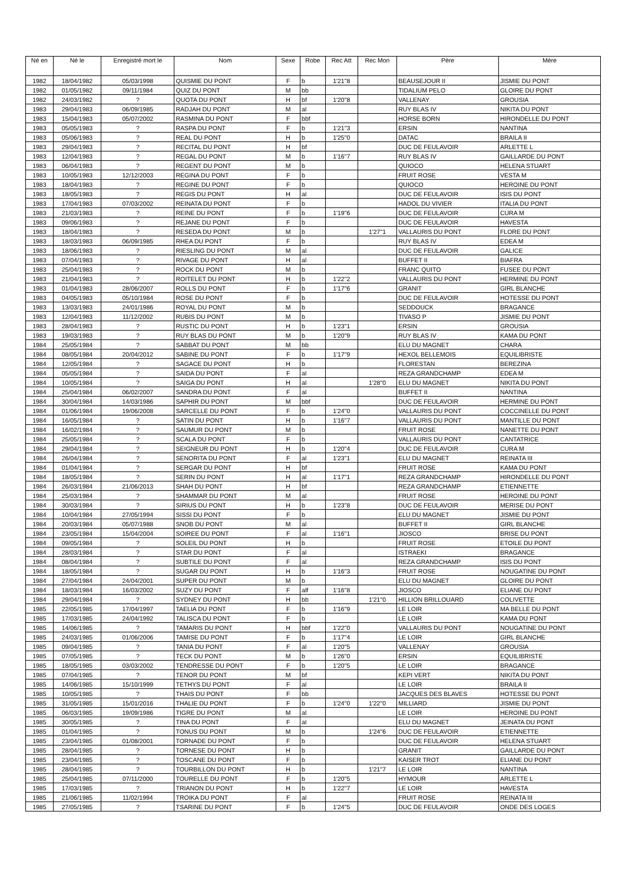| Né en | Né le | Enregistré mort le | Nom | Sexe | Robe | Rec Att | Rec Mon | Père | Mère |
| --- | --- | --- | --- | --- | --- | --- | --- | --- | --- |
| 1982 | 18/04/1982 | 05/03/1998 | QUISMIE DU PONT | F | b | 1'21"8 | | BEAUSEJOUR II | JISMIE DU PONT |
| 1982 | 01/05/1982 | 09/11/1984 | QUIZ DU PONT | M | bb | | | TIDALIUM PELO | GLOIRE DU PONT |
| 1982 | 24/03/1982 | ? | QUOTA DU PONT | H | bf | 1'20"8 | | VALLENAY | GROUSIA |
| 1983 | 29/04/1983 | 06/09/1985 | RADJAH DU PONT | M | al | | | RUY BLAS IV | NIKITA DU PONT |
| 1983 | 15/04/1983 | 05/07/2002 | RASMINA DU PONT | F | bbf | | | HORSE BORN | HIRONDELLE DU PONT |
| 1983 | 05/05/1983 | ? | RASPA DU PONT | F | b | 1'21"3 | | ERSIN | NANTINA |
| 1983 | 05/06/1983 | ? | REAL DU PONT | H | b | 1'25"0 | | DATAC | BRAILA II |
| 1983 | 29/04/1983 | ? | RECITAL DU PONT | H | bf | | | DUC DE FEULAVOIR | ARLETTE L |
| 1983 | 12/04/1983 | ? | REGAL DU PONT | M | b | 1'16"7 | | RUY BLAS IV | GAILLARDE DU PONT |
| 1983 | 06/04/1983 | ? | REGENT DU PONT | M | b | | | QUIOCO | HELENA STUART |
| 1983 | 10/05/1983 | 12/12/2003 | REGINA DU PONT | F | b | | | FRUIT ROSE | VESTA M |
| 1983 | 18/04/1983 | ? | REGINE DU PONT | F | b | | | QUIOCO | HEROINE DU PONT |
| 1983 | 18/05/1983 | ? | REGIS DU PONT | H | al | | | DUC DE FEULAVOIR | ISIS DU PONT |
| 1983 | 17/04/1983 | 07/03/2002 | REINATA DU PONT | F | b | | | HADOL DU VIVIER | ITALIA DU PONT |
| 1983 | 21/03/1983 | ? | REINE DU PONT | F | b | 1'19"6 | | DUC DE FEULAVOIR | CURA M |
| 1983 | 09/06/1983 | ? | REJANE DU PONT | F | b | | | DUC DE FEULAVOIR | HAVESTA |
| 1983 | 18/04/1983 | ? | RESEDA DU PONT | M | b | | 1'27"1 | VALLAURIS DU PONT | FLORE DU PONT |
| 1983 | 18/03/1983 | 06/09/1985 | RHEA DU PONT | F | b | | | RUY BLAS IV | EDEA M |
| 1983 | 18/06/1983 | ? | RIESLING DU PONT | M | al | | | DUC DE FEULAVOIR | GALICE |
| 1983 | 07/04/1983 | ? | RIVAGE DU PONT | H | al | | | BUFFET II | BIAFRA |
| 1983 | 25/04/1983 | ? | ROCK DU PONT | M | b | | | FRANC QUITO | FUSEE DU PONT |
| 1983 | 21/04/1983 | ? | ROITELET DU PONT | H | b | 1'22"2 | | VALLAURIS DU PONT | HERMINE DU PONT |
| 1983 | 01/04/1983 | 28/06/2007 | ROLLS DU PONT | F | b | 1'17"6 | | GRANIT | GIRL BLANCHE |
| 1983 | 04/05/1983 | 05/10/1984 | ROSE DU PONT | F | b | | | DUC DE FEULAVOIR | HOTESSE DU PONT |
| 1983 | 13/03/1983 | 24/01/1986 | ROYAL DU PONT | M | b | | | SEDDOUCK | BRAGANCE |
| 1983 | 12/04/1983 | 11/12/2002 | RUBIS DU PONT | M | b | | | TIVASO P | JISMIE DU PONT |
| 1983 | 28/04/1983 | ? | RUSTIC DU PONT | H | b | 1'23"1 | | ERSIN | GROUSIA |
| 1983 | 19/03/1983 | ? | RUY BLAS DU PONT | M | b | 1'20"9 | | RUY BLAS IV | KAMA DU PONT |
| 1984 | 25/05/1984 | ? | SABBAT DU PONT | M | bb | | | ELU DU MAGNET | CHARA |
| 1984 | 08/05/1984 | 20/04/2012 | SABINE DU PONT | F | b | 1'17"9 | | HEXOL BELLEMOIS | EQUILIBRISTE |
| 1984 | 12/05/1984 | ? | SAGACE DU PONT | H | b | | | FLORESTAN | BEREZINA |
| 1984 | 05/05/1984 | ? | SAIDA DU PONT | F | al | | | REZA GRANDCHAMP | EDEA M |
| 1984 | 10/05/1984 | ? | SAIGA DU PONT | H | al | | 1'28"0 | ELU DU MAGNET | NIKITA DU PONT |
| 1984 | 25/04/1984 | 06/02/2007 | SANDRA DU PONT | F | al | | | BUFFET II | NANTINA |
| 1984 | 30/04/1984 | 14/03/1986 | SAPHIR DU PONT | M | bbf | | | DUC DE FEULAVOIR | HERMINE DU PONT |
| 1984 | 01/06/1984 | 19/06/2008 | SARCELLE DU PONT | F | b | 1'24"0 | | VALLAURIS DU PONT | COCCINELLE DU PONT |
| 1984 | 16/05/1984 | ? | SATIN DU PONT | H | b | 1'16"7 | | VALLAURIS DU PONT | MANTILLE DU PONT |
| 1984 | 16/02/1984 | ? | SAUMUR DU PONT | M | b | | | FRUIT ROSE | NANETTE DU PONT |
| 1984 | 25/05/1984 | ? | SCALA DU PONT | F | b | | | VALLAURIS DU PONT | CANTATRICE |
| 1984 | 29/04/1984 | ? | SEIGNEUR DU PONT | H | b | 1'20"4 | | DUC DE FEULAVOIR | CURA M |
| 1984 | 26/04/1984 | ? | SENORITA DU PONT | F | al | 1'23"1 | | ELU DU MAGNET | REINATA III |
| 1984 | 01/04/1984 | ? | SERGAR DU PONT | H | bf | | | FRUIT ROSE | KAMA DU PONT |
| 1984 | 18/05/1984 | ? | SERIN DU PONT | H | al | 1'17"1 | | REZA GRANDCHAMP | HIRONDELLE DU PONT |
| 1984 | 26/03/1984 | 21/06/2013 | SHAH DU PONT | H | bf | | | REZA GRANDCHAMP | ETIENNETTE |
| 1984 | 25/03/1984 | ? | SHAMMAR DU PONT | M | al | | | FRUIT ROSE | HEROINE DU PONT |
| 1984 | 30/03/1984 | ? | SIRIUS DU PONT | H | b | 1'23"8 | | DUC DE FEULAVOIR | MERISE DU PONT |
| 1984 | 10/04/1984 | 27/05/1994 | SISSI DU PONT | F | b | | | ELU DU MAGNET | JISMIE DU PONT |
| 1984 | 20/03/1984 | 05/07/1988 | SNOB DU PONT | M | al | | | BUFFET II | GIRL BLANCHE |
| 1984 | 23/05/1984 | 15/04/2004 | SOIREE DU PONT | F | al | 1'16"1 | | JIOSCO | BRISE DU PONT |
| 1984 | 09/05/1984 | ? | SOLEIL DU PONT | H | b | | | FRUIT ROSE | ETOILE DU PONT |
| 1984 | 28/03/1984 | ? | STAR DU PONT | F | al | | | ISTRAEKI | BRAGANCE |
| 1984 | 08/04/1984 | ? | SUBTILE DU PONT | F | al | | | REZA GRANDCHAMP | ISIS DU PONT |
| 1984 | 18/05/1984 | ? | SUGAR DU PONT | H | b | 1'16"3 | | FRUIT ROSE | NOUGATINE DU PONT |
| 1984 | 27/04/1984 | 24/04/2001 | SUPER DU PONT | M | b | | | ELU DU MAGNET | GLOIRE DU PONT |
| 1984 | 18/03/1984 | 16/03/2002 | SUZY DU PONT | F | alf | 1'16"8 | | JIOSCO | ELIANE DU PONT |
| 1984 | 29/04/1984 | ? | SYDNEY DU PONT | H | bb | | 1'21"0 | HILLION BRILLOUARD | COLIVETTE |
| 1985 | 22/05/1985 | 17/04/1997 | TAELIA DU PONT | F | b | 1'16"9 | | LE LOIR | MA BELLE DU PONT |
| 1985 | 17/03/1985 | 24/04/1992 | TALISCA DU PONT | F | b | | | LE LOIR | KAMA DU PONT |
| 1985 | 14/06/1985 | ? | TAMARIS DU PONT | H | bbf | 1'22"0 | | VALLAURIS DU PONT | NOUGATINE DU PONT |
| 1985 | 24/03/1985 | 01/06/2006 | TAMISE DU PONT | F | b | 1'17"4 | | LE LOIR | GIRL BLANCHE |
| 1985 | 09/04/1985 | ? | TANIA DU PONT | F | al | 1'20"5 | | VALLENAY | GROUSIA |
| 1985 | 07/05/1985 | ? | TECK DU PONT | M | b | 1'26"0 | | ERSIN | EQUILIBRISTE |
| 1985 | 18/05/1985 | 03/03/2002 | TENDRESSE DU PONT | F | b | 1'20"5 | | LE LOIR | BRAGANCE |
| 1985 | 07/04/1985 | ? | TENOR DU PONT | M | bf | | | KEPI VERT | NIKITA DU PONT |
| 1985 | 14/06/1985 | 15/10/1999 | TETHYS DU PONT | F | al | | | LE LOIR | BRAILA II |
| 1985 | 10/05/1985 | ? | THAIS DU PONT | F | bb | | | JACQUES DES BLAVES | HOTESSE DU PONT |
| 1985 | 31/05/1985 | 15/01/2016 | THALIE DU PONT | F | b | 1'24"0 | 1'22"0 | MILLIARD | JISMIE DU PONT |
| 1985 | 06/03/1985 | 19/09/1986 | TIGRE DU PONT | M | al | | | LE LOIR | HEROINE DU PONT |
| 1985 | 30/05/1985 | ? | TINA DU PONT | F | al | | | ELU DU MAGNET | JEINATA DU PONT |
| 1985 | 01/04/1985 | ? | TONUS DU PONT | M | b | | 1'24"6 | DUC DE FEULAVOIR | ETIENNETTE |
| 1985 | 23/04/1985 | 01/08/2001 | TORNADE DU PONT | F | b | | | DUC DE FEULAVOIR | HELENA STUART |
| 1985 | 28/04/1985 | ? | TORNESE DU PONT | H | b | | | GRANIT | GAILLARDE DU PONT |
| 1985 | 23/04/1985 | ? | TOSCANE DU PONT | F | b | | | KAISER TROT | ELIANE DU PONT |
| 1985 | 28/04/1985 | ? | TOURBILLON DU PONT | H | b | | 1'21"7 | LE LOIR | NANTINA |
| 1985 | 25/04/1985 | 07/11/2000 | TOURELLE DU PONT | F | b | 1'20"5 | | HYMOUR | ARLETTE L |
| 1985 | 17/03/1985 | ? | TRIANON DU PONT | H | b | 1'22"7 | | LE LOIR | HAVESTA |
| 1985 | 21/06/1985 | 11/02/1994 | TROIKA DU PONT | F | al | | | FRUIT ROSE | REINATA III |
| 1985 | 27/05/1985 | ? | TSARINE DU PONT | F | b | 1'24"5 | | DUC DE FEULAVOIR | ONDE DES LOGES |